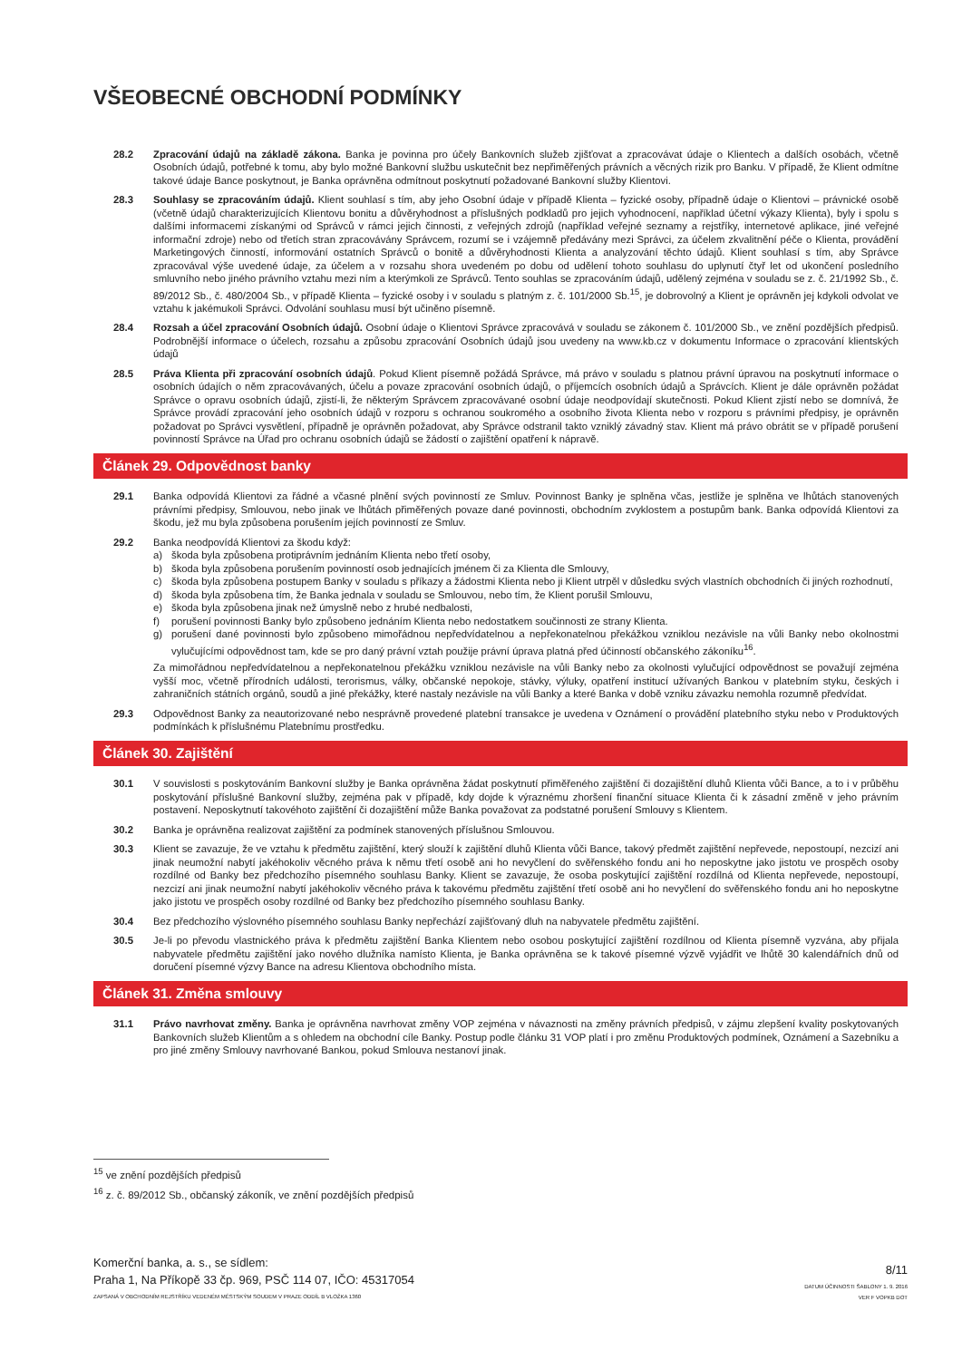VŠEOBECNÉ OBCHODNÍ PODMÍNKY
28.2 Zpracování údajů na základě zákona. Banka je povinna pro účely Bankovních služeb zjišťovat a zpracovávat údaje o Klientech a dalších osobách, včetně Osobních údajů, potřebné k tomu, aby bylo možné Bankovní službu uskutečnit bez nepřiměřených právních a věcných rizik pro Banku. V případě, že Klient odmítne takové údaje Bance poskytnout, je Banka oprávněna odmítnout poskytnutí požadované Bankovní služby Klientovi.
28.3 Souhlasy se zpracováním údajů. Klient souhlasí s tím, aby jeho Osobní údaje v případě Klienta – fyzické osoby, případně údaje o Klientovi – právnické osobě (včetně údajů charakterizujících Klientovu bonitu a důvěryhodnost a příslušných podkladů pro jejich vyhodnocení, například účetní výkazy Klienta), byly i spolu s dalšími informacemi získanými od Správců v rámci jejich činnosti, z veřejných zdrojů (například veřejné seznamy a rejstříky, internetové aplikace, jiné veřejné informační zdroje) nebo od třetích stran zpracovávány Správcem, rozumí se i vzájemně předávány mezi Správci, za účelem zkvalitnění péče o Klienta, provádění Marketingových činností, informování ostatních Správců o bonitě a důvěryhodnosti Klienta a analyzování těchto údajů. Klient souhlasí s tím, aby Správce zpracovával výše uvedené údaje, za účelem a v rozsahu shora uvedeném po dobu od udělení tohoto souhlasu do uplynutí čtyř let od ukončení posledního smluvního nebo jiného právního vztahu mezi ním a kterýmkoli ze Správců. Tento souhlas se zpracováním údajů, udělený zejména v souladu se z. č. 21/1992 Sb., č. 89/2012 Sb., č. 480/2004 Sb., v případě Klienta – fyzické osoby i v souladu s platným z. č. 101/2000 Sb.<sup>15</sup>, je dobrovolný a Klient je oprávněn jej kdykoli odvolat ve vztahu k jakémukoli Správci. Odvolání souhlasu musí být učiněno písemně.
28.4 Rozsah a účel zpracování Osobních údajů. Osobní údaje o Klientovi Správce zpracovává v souladu se zákonem č. 101/2000 Sb., ve znění pozdějších předpisů. Podrobnější informace o účelech, rozsahu a způsobu zpracování Osobních údajů jsou uvedeny na www.kb.cz v dokumentu Informace o zpracování klientských údajů
28.5 Práva Klienta při zpracování osobních údajů. Pokud Klient písemně požádá Správce, má právo v souladu s platnou právní úpravou na poskytnutí informace o osobních údajích o něm zpracovávaných, účelu a povaze zpracování osobních údajů, o příjemcích osobních údajů a Správcích. Klient je dále oprávněn požádat Správce o opravu osobních údajů, zjistí-li, že některým Správcem zpracovávané osobní údaje neodpovídají skutečnosti. Pokud Klient zjistí nebo se domnívá, že Správce provádí zpracování jeho osobních údajů v rozporu s ochranou soukromého a osobního života Klienta nebo v rozporu s právními předpisy, je oprávněn požadovat po Správci vysvětlení, případně je oprávněn požadovat, aby Správce odstranil takto vzniklý závadný stav. Klient má právo obrátit se v případě porušení povinností Správce na Úřad pro ochranu osobních údajů se žádostí o zajištění opatření k nápravě.
Článek 29. Odpovědnost banky
29.1 Banka odpovídá Klientovi za řádné a včasné plnění svých povinností ze Smluv. Povinnost Banky je splněna včas, jestliže je splněna ve lhůtách stanovených právními předpisy, Smlouvou, nebo jinak ve lhůtách přiměřených povaze dané povinnosti, obchodním zvyklostem a postupům bank. Banka odpovídá Klientovi za škodu, jež mu byla způsobena porušením jejích povinností ze Smluv.
29.2 Banka neodpovídá Klientovi za škodu když:
a) škoda byla způsobena protiprávním jednáním Klienta nebo třetí osoby,
b) škoda byla způsobena porušením povinností osob jednajících jménem či za Klienta dle Smlouvy,
c) škoda byla způsobena postupem Banky v souladu s příkazy a žádostmi Klienta nebo ji Klient utrpěl v důsledku svých vlastních obchodních či jiných rozhodnutí,
d) škoda byla způsobena tím, že Banka jednala v souladu se Smlouvou, nebo tím, že Klient porušil Smlouvu,
e) škoda byla způsobena jinak než úmyslně nebo z hrubé nedbalosti,
f) porušení povinnosti Banky bylo způsobeno jednáním Klienta nebo nedostatkem součinnosti ze strany Klienta.
g) porušení dané povinnosti bylo způsobeno mimořádnou nepředvídatelnou a nepřekonatelnou překážkou vzniklou nezávisle na vůli Banky nebo okolnostmi vylučujícími odpovědnost tam, kde se pro daný právní vztah použije právní úprava platná před účinností občanského zákoníku<sup>16</sup>.
Za mimořádnou nepředvídatelnou a nepřekonatelnou překážku vzniklou nezávisle na vůli Banky nebo za okolnosti vylučující odpovědnost se považují zejména vyšší moc, včetně přírodních události, terorismus, války, občanské nepokoje, stávky, výluky, opatření institucí užívaných Bankou v platebním styku, českých i zahraničních státních orgánů, soudů a jiné překážky, které nastaly nezávisle na vůli Banky a které Banka v době vzniku závazku nemohla rozumně předvídat.
29.3 Odpovědnost Banky za neautorizované nebo nesprávně provedené platební transakce je uvedena v Oznámení o provádění platebního styku nebo v Produktových podmínkách k příslušnému Platebnímu prostředku.
Článek 30. Zajištění
30.1 V souvislosti s poskytováním Bankovní služby je Banka oprávněna žádat poskytnutí přiměřeného zajištění či dozajištění dluhů Klienta vůči Bance, a to i v průběhu poskytování příslušné Bankovní služby, zejména pak v případě, kdy dojde k výraznému zhoršení finanční situace Klienta či k zásadní změně v jeho právním postavení. Neposkytnutí takovéhoto zajištění či dozajištění může Banka považovat za podstatné porušení Smlouvy s Klientem.
30.2 Banka je oprávněna realizovat zajištění za podmínek stanovených příslušnou Smlouvou.
30.3 Klient se zavazuje, že ve vztahu k předmětu zajištění, který slouží k zajištění dluhů Klienta vůči Bance, takový předmět zajištění nepřevede, nepostoupí, nezcizí ani jinak neumožní nabytí jakéhokoliv věcného práva k němu třetí osobě ani ho nevyčlení do svěřenského fondu ani ho neposkytne jako jistotu ve prospěch osoby rozdílné od Banky bez předchozího písemného souhlasu Banky. Klient se zavazuje, že osoba poskytující zajištění rozdílná od Klienta nepřevede, nepostoupí, nezcizí ani jinak neumožní nabytí jakéhokoliv věcného práva k takovému předmětu zajištění třetí osobě ani ho nevyčlení do svěřenského fondu ani ho neposkytne jako jistotu ve prospěch osoby rozdílné od Banky bez předchozího písemného souhlasu Banky.
30.4 Bez předchozího výslovného písemného souhlasu Banky nepřechází zajišťovaný dluh na nabyvatele předmětu zajištění.
30.5 Je-li po převodu vlastnického práva k předmětu zajištění Banka Klientem nebo osobou poskytující zajištění rozdílnou od Klienta písemně vyzvána, aby přijala nabyvatele předmětu zajištění jako nového dlužníka namísto Klienta, je Banka oprávněna se k takové písemné výzvě vyjádřit ve lhůtě 30 kalendářních dnů od doručení písemné výzvy Bance na adresu Klientova obchodního místa.
Článek 31. Změna smlouvy
31.1 Právo navrhovat změny. Banka je oprávněna navrhovat změny VOP zejména v návaznosti na změny právních předpisů, v zájmu zlepšení kvality poskytovaných Bankovních služeb Klientům a s ohledem na obchodní cíle Banky. Postup podle článku 31 VOP platí i pro změnu Produktových podmínek, Oznámení a Sazebníku a pro jiné změny Smlouvy navrhované Bankou, pokud Smlouva nestanoví jinak.
<sup>15</sup> ve znění pozdějších předpisů
<sup>16</sup> z. č. 89/2012 Sb., občanský zákoník, ve znění pozdějších předpisů
Komerční banka, a. s., se sídlem:
Praha 1, Na Příkopě 33 čp. 969, PSČ 114 07, IČO: 45317054
ZAPSANÁ V OBCHODNÍM REJSTŘÍKU VEDENÉM MĚSTSKÝM SOUDEM V PRAZE ODDÍL B VLOŽKA 1360
8/11
DATUM ÚČINNOSTI ŠABLONY 1. 9. 2016
VER F VOPKB DOT